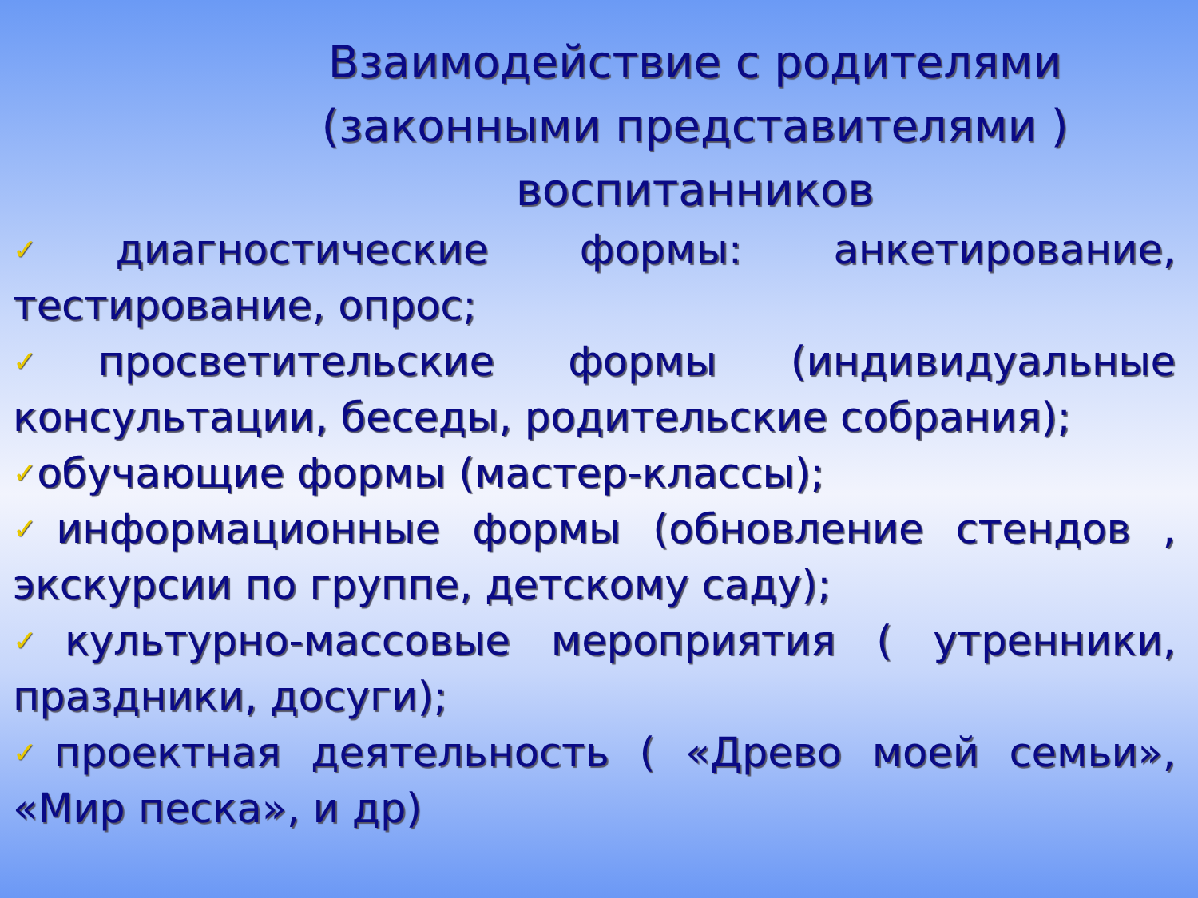Взаимодействие с родителями
(законными представителями )
воспитанников
✓диагностические формы: анкетирование, тестирование, опрос;
✓просветительские формы (индивидуальные консультации, беседы, родительские собрания);
✓обучающие формы (мастер-классы);
✓информационные формы (обновление стендов , экскурсии по группе, детскому саду);
✓культурно-массовые мероприятия ( утренники, праздники, досуги);
✓проектная деятельность ( «Древо моей семьи», «Мир песка», и др)